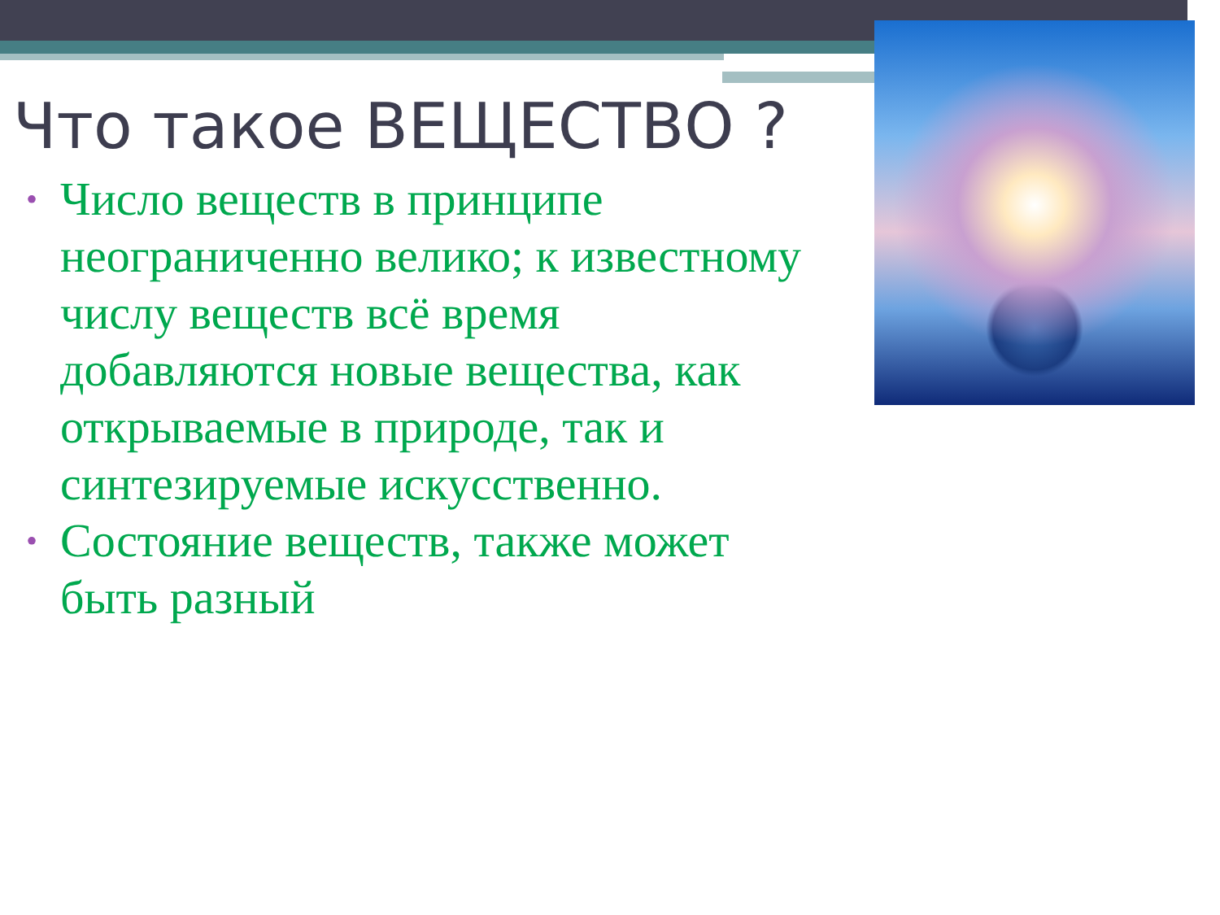Что такое ВЕЩЕСТВО ?
• Число веществ в принципе неограниченно велико; к известному числу веществ всё время добавляются новые вещества, как открываемые в природе, так и синтезируемые искусственно.
• Состояние веществ, также может быть разный